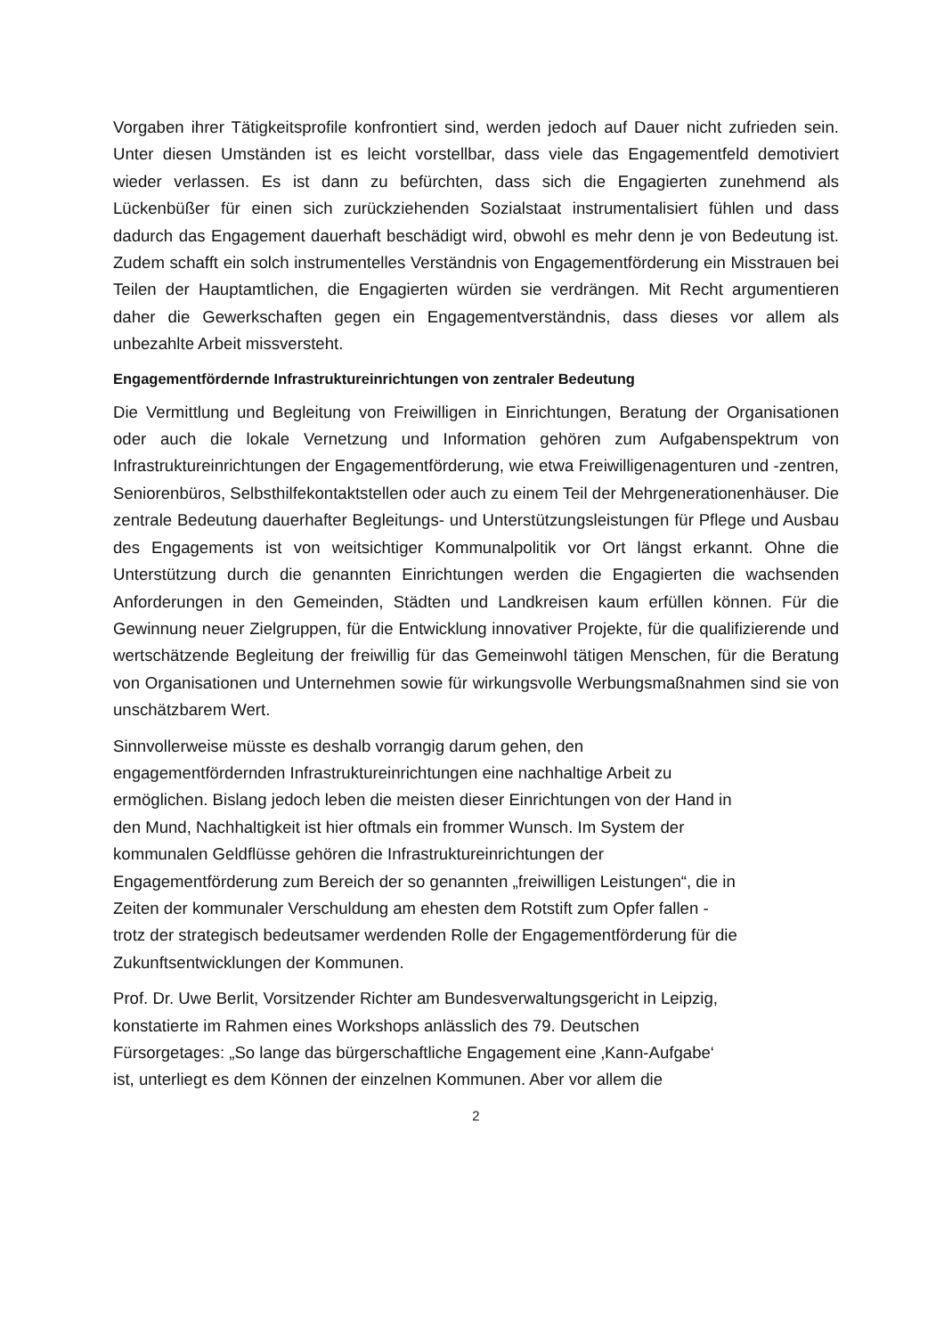Vorgaben ihrer Tätigkeitsprofile konfrontiert sind, werden jedoch auf Dauer nicht zufrieden sein. Unter diesen Umständen ist es leicht vorstellbar, dass viele das Engagementfeld demotiviert wieder verlassen. Es ist dann zu befürchten, dass sich die Engagierten zunehmend als Lückenbüßer für einen sich zurückziehenden Sozialstaat instrumentalisiert fühlen und dass dadurch das Engagement dauerhaft beschädigt wird, obwohl es mehr denn je von Bedeutung ist. Zudem schafft ein solch instrumentelles Verständnis von Engagementförderung ein Misstrauen bei Teilen der Hauptamtlichen, die Engagierten würden sie verdrängen. Mit Recht argumentieren daher die Gewerkschaften gegen ein Engagementverständnis, dass dieses vor allem als unbezahlte Arbeit missversteht.
Engagementfördernde Infrastruktureinrichtungen von zentraler Bedeutung
Die Vermittlung und Begleitung von Freiwilligen in Einrichtungen, Beratung der Organisationen oder auch die lokale Vernetzung und Information gehören zum Aufgabenspektrum von Infrastruktureinrichtungen der Engagementförderung, wie etwa Freiwilligenagenturen und -zentren, Seniorenbüros, Selbsthilfekontaktstellen oder auch zu einem Teil der Mehrgenerationenhäuser. Die zentrale Bedeutung dauerhafter Begleitungs- und Unterstützungsleistungen für Pflege und Ausbau des Engagements ist von weitsichtiger Kommunalpolitik vor Ort längst erkannt. Ohne die Unterstützung durch die genannten Einrichtungen werden die Engagierten die wachsenden Anforderungen in den Gemeinden, Städten und Landkreisen kaum erfüllen können. Für die Gewinnung neuer Zielgruppen, für die Entwicklung innovativer Projekte, für die qualifizierende und wertschätzende Begleitung der freiwillig für das Gemeinwohl tätigen Menschen, für die Beratung von Organisationen und Unternehmen sowie für wirkungsvolle Werbungsmaßnahmen sind sie von unschätzbarem Wert.
Sinnvollerweise müsste es deshalb vorrangig darum gehen, den
engagementfördernden Infrastruktureinrichtungen eine nachhaltige Arbeit zu
ermöglichen. Bislang jedoch leben die meisten dieser Einrichtungen von der Hand in
den Mund, Nachhaltigkeit ist hier oftmals ein frommer Wunsch. Im System der
kommunalen Geldflüsse gehören die Infrastruktureinrichtungen der
Engagementförderung zum Bereich der so genannten „freiwilligen Leistungen“, die in
Zeiten der kommunaler Verschuldung am ehesten dem Rotstift zum Opfer fallen -
trotz der strategisch bedeutsamer werdenden Rolle der Engagementförderung für die
Zukunftsentwicklungen der Kommunen.
Prof. Dr. Uwe Berlit, Vorsitzender Richter am Bundesverwaltungsgericht in Leipzig,
konstatierte im Rahmen eines Workshops anlässlich des 79. Deutschen
Fürsorgetages: „So lange das bürgerschaftliche Engagement eine ‚Kann-Aufgabe‘
ist, unterliegt es dem Können der einzelnen Kommunen. Aber vor allem die
2